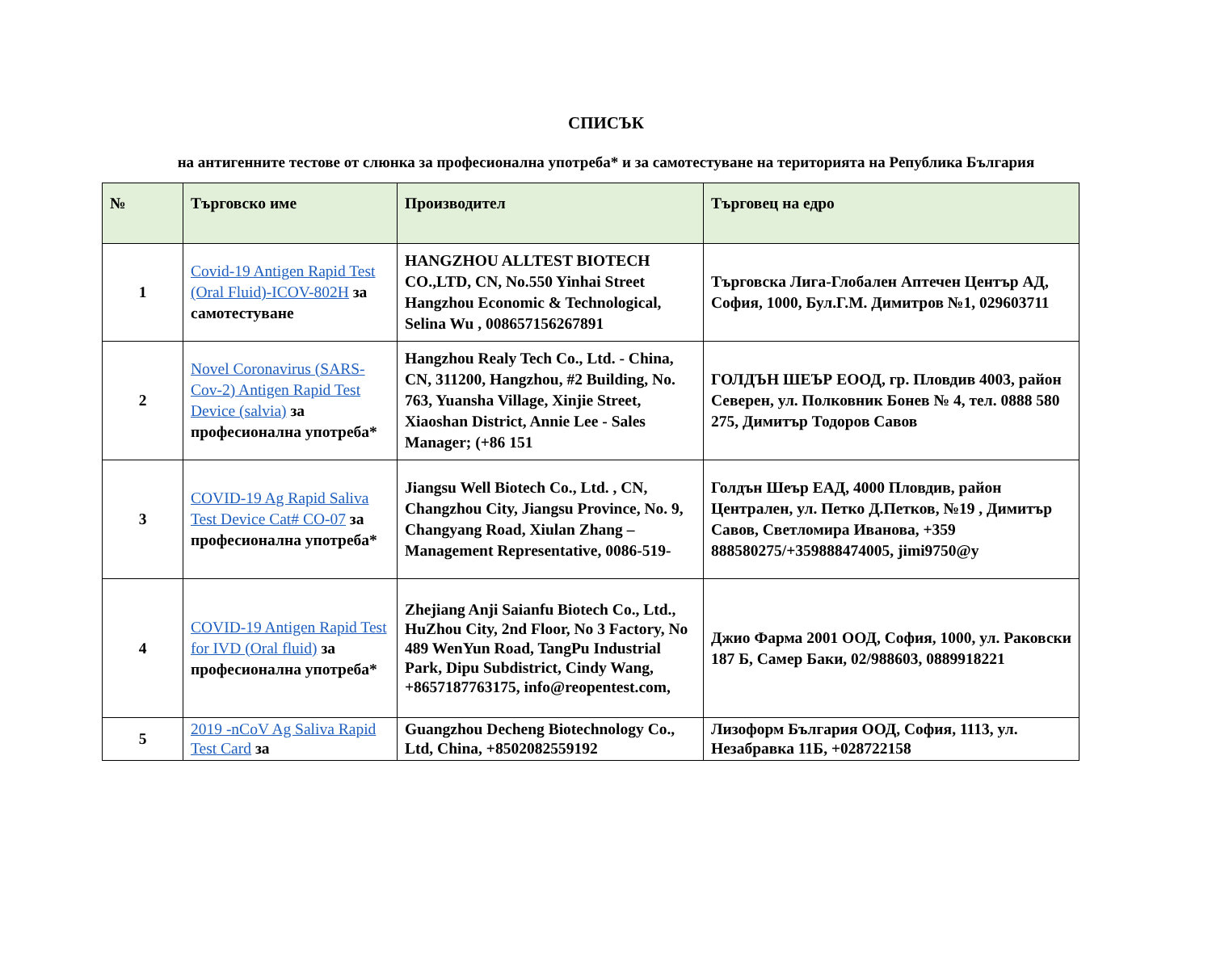СПИСЪК
на антигенните тестове от слюнка за професионална употреба* и за самотестуване на територията на Република България
| № | Търговско име | Производител | Търговец на едро |
| --- | --- | --- | --- |
| 1 | Covid-19 Antigen Rapid Test (Oral Fluid)-ICOV-802H за самотестуване | HANGZHOU ALLTEST BIOTECH CO.,LTD, CN, No.550 Yinhai Street Hangzhou Economic & Technological, Selina Wu , 008657156267891 | Търговска Лига-Глобален Аптечен Център АД, София, 1000, Бул.Г.М. Димитров №1, 029603711 |
| 2 | Novel Coronavirus (SARS-Cov-2) Antigen Rapid Test Device (salvia) за професионална употреба* | Hangzhou Realy Tech Co., Ltd. - China, CN, 311200, Hangzhou, #2 Building, No. 763, Yuansha Village, Xinjie Street, Xiaoshan District, Annie Lee - Sales Manager; (+86 151 | ГОЛДЪН ШЕЪР ЕООД, гр. Пловдив 4003, район Северен, ул. Полковник Бонев № 4, тел. 0888 580 275, Димитър Тодоров Савов |
| 3 | COVID-19 Ag Rapid Saliva Test Device Cat# CO-07 за професионална употреба* | Jiangsu Well Biotech Co., Ltd. , CN, Changzhou City, Jiangsu Province, No. 9, Changyang Road, Xiulan Zhang – Management Representative, 0086-519- | Голдън Шеър ЕАД, 4000 Пловдив, район Централен, ул. Петко Д.Петков, №19 , Димитър Савов, Светломира Иванова, +359 888580275/+359888474005, jimi9750@y |
| 4 | COVID-19 Antigen Rapid Test for IVD (Oral fluid) за професионална употреба* | Zhejiang Anji Saianfu Biotech Co., Ltd., HuZhou City, 2nd Floor, No 3 Factory, No 489 WenYun Road, TangPu Industrial Park, Dipu Subdistrict, Cindy Wang, +8657187763175, info@reopentest.com, | Джио Фарма 2001 ООД, София, 1000, ул. Раковски 187 Б, Самер Баки, 02/988603, 0889918221 |
| 5 | 2019 -nCoV Ag Saliva Rapid Test Card за | Guangzhou Decheng Biotechnology Co., Ltd, China, +8502082559192 | Лизоформ България ООД, София, 1113, ул. Незабравка 11Б, +028722158 |